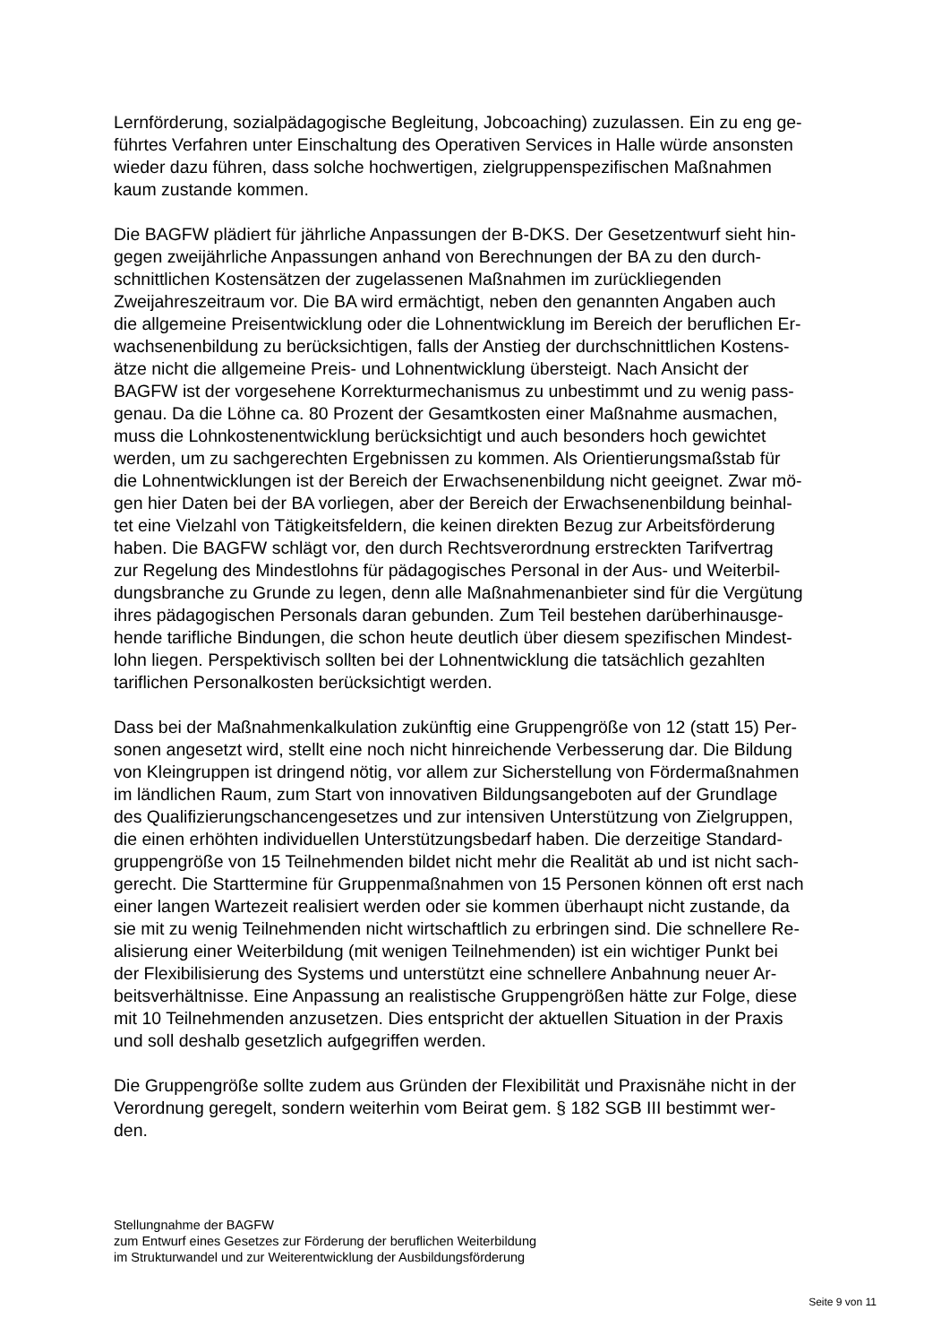Lernförderung, sozialpädagogische Begleitung, Jobcoaching) zuzulassen. Ein zu eng ge-
führtes Verfahren unter Einschaltung des Operativen Services in Halle würde ansonsten
wieder dazu führen, dass solche hochwertigen, zielgruppenspezifischen Maßnahmen
kaum zustande kommen.
Die BAGFW plädiert für jährliche Anpassungen der B-DKS. Der Gesetzentwurf sieht hin-
gegen zweijährliche Anpassungen anhand von Berechnungen der BA zu den durch-
schnittlichen Kostensätzen der zugelassenen Maßnahmen im zurückliegenden
Zweijahreszeitraum vor. Die BA wird ermächtigt, neben den genannten Angaben auch
die allgemeine Preisentwicklung oder die Lohnentwicklung im Bereich der beruflichen Er-
wachsenenbildung zu berücksichtigen, falls der Anstieg der durchschnittlichen Kostens-
ätze nicht die allgemeine Preis- und Lohnentwicklung übersteigt. Nach Ansicht der
BAGFW ist der vorgesehene Korrekturmechanismus zu unbestimmt und zu wenig pass-
genau. Da die Löhne ca. 80 Prozent der Gesamtkosten einer Maßnahme ausmachen,
muss die Lohnkostenentwicklung berücksichtigt und auch besonders hoch gewichtet
werden, um zu sachgerechten Ergebnissen zu kommen. Als Orientierungsmaßstab für
die Lohnentwicklungen ist der Bereich der Erwachsenenbildung nicht geeignet. Zwar mö-
gen hier Daten bei der BA vorliegen, aber der Bereich der Erwachsenenbildung beinhal-
tet eine Vielzahl von Tätigkeitsfeldern, die keinen direkten Bezug zur Arbeitsförderung
haben. Die BAGFW schlägt vor, den durch Rechtsverordnung erstreckten Tarifvertrag
zur Regelung des Mindestlohns für pädagogisches Personal in der Aus- und Weiterbil-
dungsbranche zu Grunde zu legen, denn alle Maßnahmenanbieter sind für die Vergütung
ihres pädagogischen Personals daran gebunden. Zum Teil bestehen darüberhinausge-
hende tarifliche Bindungen, die schon heute deutlich über diesem spezifischen Mindest-
lohn liegen. Perspektivisch sollten bei der Lohnentwicklung die tatsächlich gezahlten
tariflichen Personalkosten berücksichtigt werden.
Dass bei der Maßnahmenkalkulation zukünftig eine Gruppengröße von 12 (statt 15) Per-
sonen angesetzt wird, stellt eine noch nicht hinreichende Verbesserung dar. Die Bildung
von Kleingruppen ist dringend nötig, vor allem zur Sicherstellung von Fördermaßnahmen
im ländlichen Raum, zum Start von innovativen Bildungsangeboten auf der Grundlage
des Qualifizierungschancengesetzes und zur intensiven Unterstützung von Zielgruppen,
die einen erhöhten individuellen Unterstützungsbedarf haben. Die derzeitige Standard-
gruppengröße von 15 Teilnehmenden bildet nicht mehr die Realität ab und ist nicht sach-
gerecht. Die Starttermine für Gruppenmaßnahmen von 15 Personen können oft erst nach
einer langen Wartezeit realisiert werden oder sie kommen überhaupt nicht zustande, da
sie mit zu wenig Teilnehmenden nicht wirtschaftlich zu erbringen sind. Die schnellere Re-
alisierung einer Weiterbildung (mit wenigen Teilnehmenden) ist ein wichtiger Punkt bei
der Flexibilisierung des Systems und unterstützt eine schnellere Anbahnung neuer Ar-
beitsverhältnisse. Eine Anpassung an realistische Gruppengrößen hätte zur Folge, diese
mit 10 Teilnehmenden anzusetzen. Dies entspricht der aktuellen Situation in der Praxis
und soll deshalb gesetzlich aufgegriffen werden.
Die Gruppengröße sollte zudem aus Gründen der Flexibilität und Praxisnähe nicht in der
Verordnung geregelt, sondern weiterhin vom Beirat gem. § 182 SGB III bestimmt wer-
den.
Stellungnahme der BAGFW
zum Entwurf eines Gesetzes zur Förderung der beruflichen Weiterbildung
im Strukturwandel und zur Weiterentwicklung der Ausbildungsförderung
Seite 9 von 11